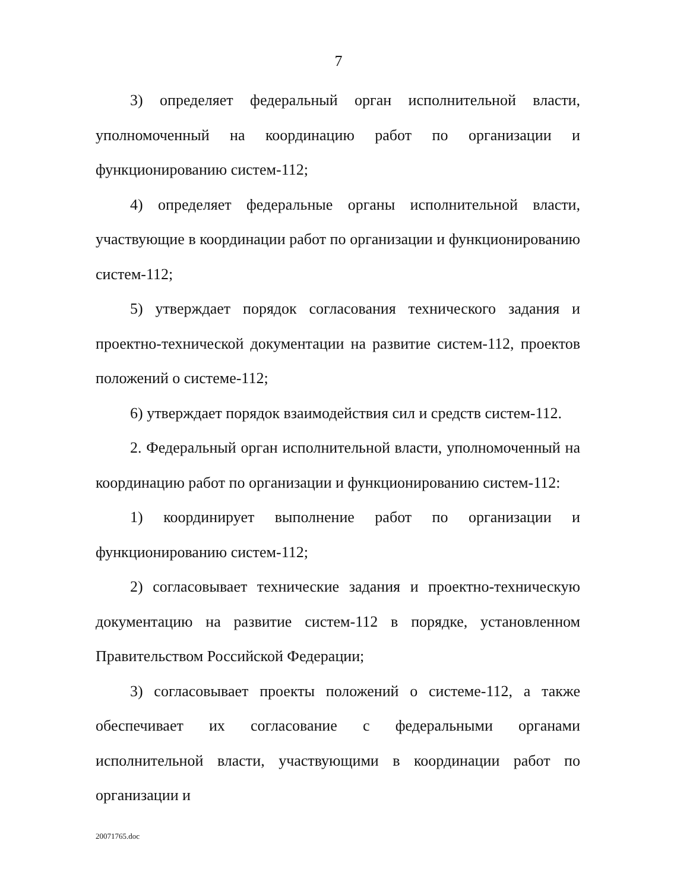7
3) определяет федеральный орган исполнительной власти, уполномоченный на координацию работ по организации и функционированию систем-112;
4) определяет федеральные органы исполнительной власти, участвующие в координации работ по организации и функционированию систем-112;
5) утверждает порядок согласования технического задания и проектно-технической документации на развитие систем-112, проектов положений о системе-112;
6) утверждает порядок взаимодействия сил и средств систем-112.
2. Федеральный орган исполнительной власти, уполномоченный на координацию работ по организации и функционированию систем-112:
1) координирует выполнение работ по организации и функционированию систем-112;
2) согласовывает технические задания и проектно-техническую документацию на развитие систем-112 в порядке, установленном Правительством Российской Федерации;
3) согласовывает проекты положений о системе-112, а также обеспечивает их согласование с федеральными органами исполнительной власти, участвующими в координации работ по организации и
20071765.doc